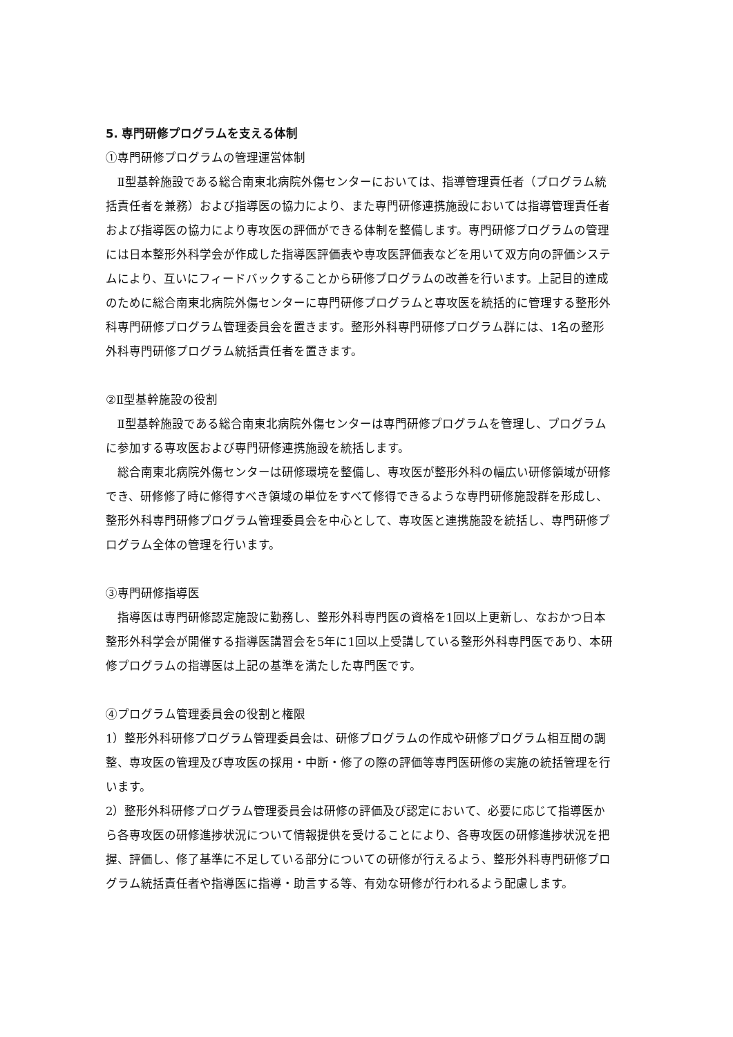5. 専門研修プログラムを支える体制
①専門研修プログラムの管理運営体制
Ⅱ型基幹施設である総合南東北病院外傷センターにおいては、指導管理責任者（プログラム統括責任者を兼務）および指導医の協力により、また専門研修連携施設においては指導管理責任者および指導医の協力により専攻医の評価ができる体制を整備します。専門研修プログラムの管理には日本整形外科学会が作成した指導医評価表や専攻医評価表などを用いて双方向の評価システムにより、互いにフィードバックすることから研修プログラムの改善を行います。上記目的達成のために総合南東北病院外傷センターに専門研修プログラムと専攻医を統括的に管理する整形外科専門研修プログラム管理委員会を置きます。整形外科専門研修プログラム群には、1名の整形外科専門研修プログラム統括責任者を置きます。
②Ⅱ型基幹施設の役割
Ⅱ型基幹施設である総合南東北病院外傷センターは専門研修プログラムを管理し、プログラムに参加する専攻医および専門研修連携施設を統括します。
総合南東北病院外傷センターは研修環境を整備し、専攻医が整形外科の幅広い研修領域が研修でき、研修修了時に修得すべき領域の単位をすべて修得できるような専門研修施設群を形成し、整形外科専門研修プログラム管理委員会を中心として、専攻医と連携施設を統括し、専門研修プログラム全体の管理を行います。
③専門研修指導医
指導医は専門研修認定施設に勤務し、整形外科専門医の資格を1回以上更新し、なおかつ日本整形外科学会が開催する指導医講習会を5年に1回以上受講している整形外科専門医であり、本研修プログラムの指導医は上記の基準を満たした専門医です。
④プログラム管理委員会の役割と権限
1）整形外科研修プログラム管理委員会は、研修プログラムの作成や研修プログラム相互間の調整、専攻医の管理及び専攻医の採用・中断・修了の際の評価等専門医研修の実施の統括管理を行います。
2）整形外科研修プログラム管理委員会は研修の評価及び認定において、必要に応じて指導医から各専攻医の研修進捗状況について情報提供を受けることにより、各専攻医の研修進捗状況を把握、評価し、修了基準に不足している部分についての研修が行えるよう、整形外科専門研修プログラム統括責任者や指導医に指導・助言する等、有効な研修が行われるよう配慮します。